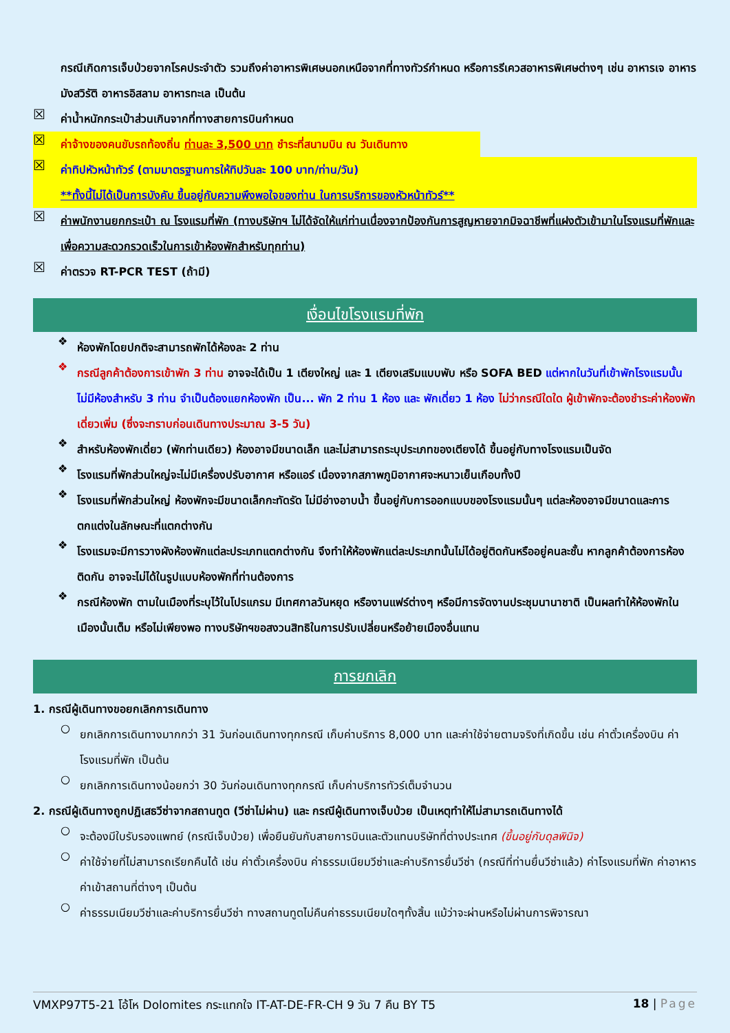กรณีเกิดการเจ็บป่วยจากโรคประจำตัว รวมถึงค่าอาหารพิเศษนอกเหนือจากที่ทางทัวร์กำหนด หรือการรีเควสอาหารพิเศษต่างๆ เช่น อาหารเจ อาหารมังสวิรัติ อาหารอิสลาม อาหารทะเล เป็นต้น
☒
ค่าน้ำหนักกระเป๋าส่วนเกินจากที่ทางสายการบินกำหนด
☒
ค่าจ้างของคนขับรถท้องถิ่น ท่านละ 3,500 บาท ชำระที่สนามบิน ณ วันเดินทาง
☒
ค่าทิปหัวหน้าทัวร์ (ตามมาตรฐานการให้ทิปวันละ 100 บาท/ท่าน/วัน)
**ทั้งนี้ไม่ได้เป็นการบังคับ ขึ้นอยู่กับความพึงพอใจของท่าน ในการบริการของหัวหน้าทัวร์**
☒
ค่าพนักงานยกกระเป๋า ณ โรงแรมที่พัก (ทางบริษัทฯ ไม่ได้จัดให้แก่ท่านเนื่องจากป้องกันการสูญหายจากมิจฉาชีพที่แฝงตัวเข้ามาในโรงแรมที่พักและเพื่อความสะดวกรวดเร็วในการเข้าห้องพักสำหรับทุกท่าน)
☒
ค่าตรวจ RT-PCR TEST (ถ้ามี)
เงื่อนไขโรงแรมที่พัก
❖
ห้องพักโดยปกติจะสามารถพักได้ห้องละ 2 ท่าน
❖
กรณีลูกค้าต้องการเข้าพัก 3 ท่าน อาจจะได้เป็น 1 เตียงใหญ่ และ 1 เตียงเสริมแบบพับ หรือ SOFA BED แต่หากในวันที่เข้าพักโรงแรมนั้นไม่มีห้องสำหรับ 3 ท่าน จำเป็นต้องแยกห้องพัก เป็น... พัก 2 ท่าน 1 ห้อง และ พักเดี่ยว 1 ห้อง ไม่ว่ากรณีใดใด ผู้เข้าพักจะต้องชำระค่าห้องพักเดี่ยวเพิ่ม (ซึ่งจะทราบก่อนเดินทางประมาณ 3-5 วัน)
❖
สำหรับห้องพักเดี่ยว (พักท่านเดียว) ห้องอาจมีขนาดเล็ก และไม่สามารถระบุประเภทของเตียงได้ ขึ้นอยู่กับทางโรงแรมเป็นจัด
❖
โรงแรมที่พักส่วนใหญ่จะไม่มีเครื่องปรับอากาศ หรือแอร์ เนื่องจากสภาพภูมิอากาศจะหนาวเย็นเกือบทั้งปี
❖
โรงแรมที่พักส่วนใหญ่ ห้องพักจะมีขนาดเล็กกะทัดรัด ไม่มีอ่างอาบน้ำ ขึ้นอยู่กับการออกแบบของโรงแรมนั้นๆ แต่ละห้องอาจมีขนาดและการตกแต่งในลักษณะที่แตกต่างกัน
❖
โรงแรมจะมีการวางผังห้องพักแต่ละประเภทแตกต่างกัน จึงทำให้ห้องพักแต่ละประเภทนั้นไม่ได้อยู่ติดกันหรืออยู่คนละชั้น หากลูกค้าต้องการห้องติดกัน อาจจะไม่ได้ในรูปแบบห้องพักที่ท่านต้องการ
❖
กรณีห้องพัก ตามในเมืองที่ระบุไว้ในโปรแกรม มีเทศกาลวันหยุด หรืองานแฟร์ต่างๆ หรือมีการจัดงานประชุมนานาชาติ เป็นผลทำให้ห้องพักในเมืองนั้นเต็ม หรือไม่เพียงพอ ทางบริษัทฯขอสงวนสิทธิในการปรับเปลี่ยนหรือย้ายเมืองอื่นแทน
การยกเลิก
1. กรณีผู้เดินทางขอยกเลิกการเดินทาง
○
ยกเลิกการเดินทางมากกว่า 31 วันก่อนเดินทางทุกกรณี เก็บค่าบริการ 8,000 บาท และค่าใช้จ่ายตามจริงที่เกิดขึ้น เช่น ค่าตั๋วเครื่องบิน ค่าโรงแรมที่พัก เป็นต้น
○
ยกเลิกการเดินทางน้อยกว่า 30 วันก่อนเดินทางทุกกรณี เก็บค่าบริการทัวร์เต็มจำนวน
2. กรณีผู้เดินทางถูกปฏิเสธวีซ่าจากสถานทูต (วีซ่าไม่ผ่าน) และ กรณีผู้เดินทางเจ็บป่วย เป็นเหตุทำให้ไม่สามารถเดินทางได้
○
จะต้องมีใบรับรองแพทย์ (กรณีเจ็บป่วย) เพื่อยืนยันกับสายการบินและตัวแทนบริษัทที่ต่างประเทศ (ขึ้นอยู่กับดุลพินิจ)
○
ค่าใช้จ่ายที่ไม่สามารถเรียกคืนได้ เช่น ค่าตั๋วเครื่องบิน ค่าธรรมเนียมวีซ่าและค่าบริการยื่นวีซ่า (กรณีที่ท่านยื่นวีซ่าแล้ว) ค่าโรงแรมที่พัก ค่าอาหาร ค่าเข้าสถานที่ต่างๆ เป็นต้น
○
ค่าธรรมเนียมวีซ่าและค่าบริการยื่นวีซ่า ทางสถานทูตไม่คืนค่าธรรมเนียมใดๆทั้งสิ้น แม้ว่าจะผ่านหรือไม่ผ่านการพิจารณา
VMXP97T5-21 โอ้โห Dolomites กระแทกใจ IT-AT-DE-FR-CH 9 วัน 7 คืน BY T5 18 | Page